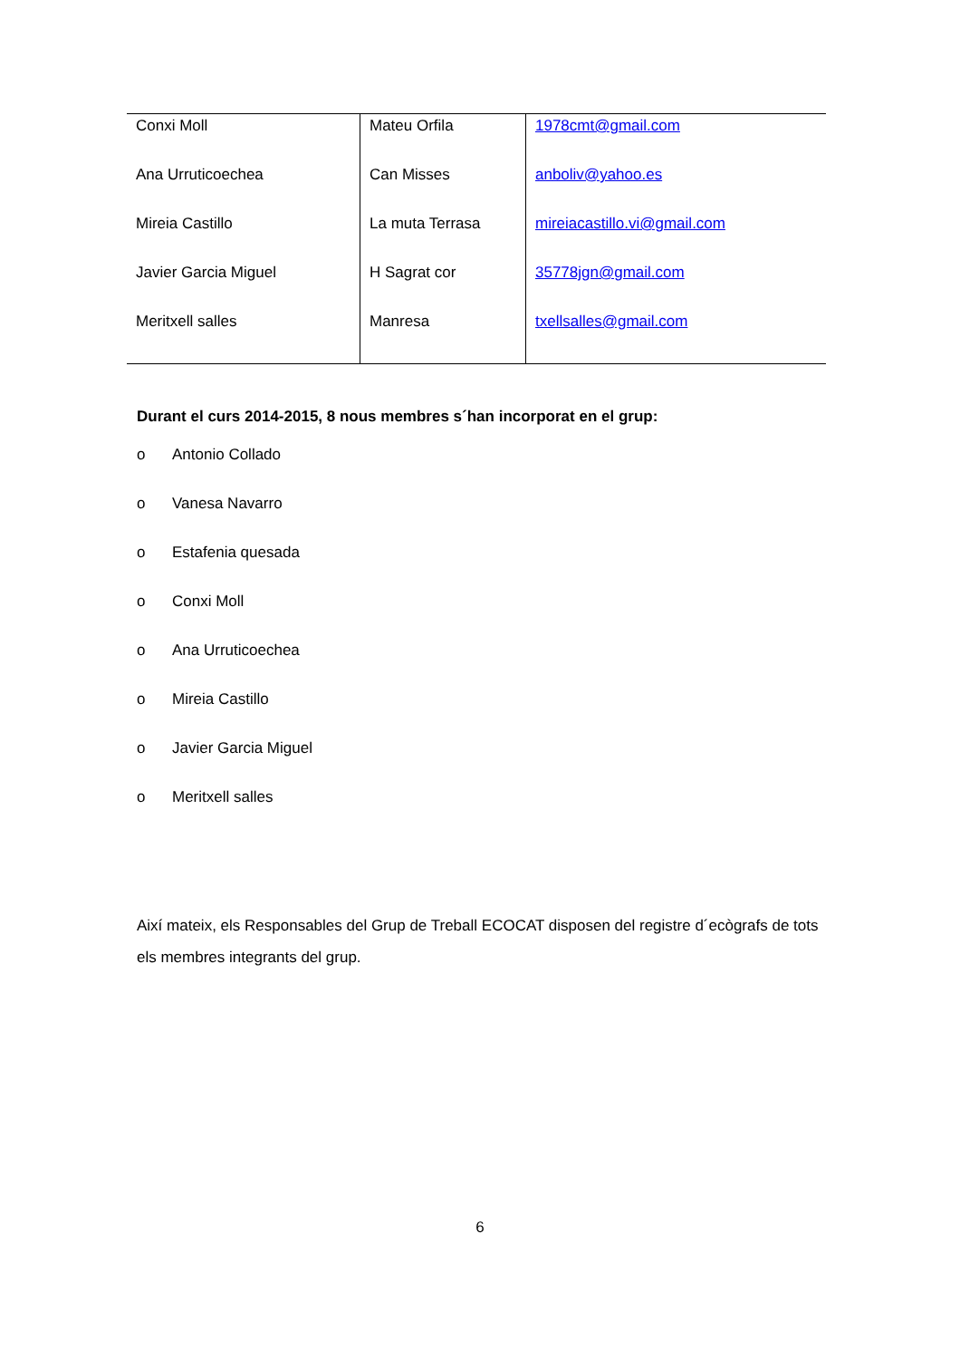| Conxi Moll | Mateu Orfila | 1978cmt@gmail.com |
| Ana Urruticoechea | Can Misses | anboliv@yahoo.es |
| Mireia Castillo | La muta Terrasa | mireiacastillo.vi@gmail.com |
| Javier Garcia Miguel | H Sagrat cor | 35778jgn@gmail.com |
| Meritxell salles | Manresa | txellsalles@gmail.com |
Durant el curs 2014-2015, 8 nous membres s´han incorporat en el grup:
o Antonio Collado
o Vanesa Navarro
o Estafenia quesada
o Conxi Moll
o Ana Urruticoechea
o Mireia Castillo
o Javier Garcia Miguel
o Meritxell salles
Així mateix, els Responsables del Grup de Treball ECOCAT disposen del registre d´ecògrafs de tots els membres integrants del grup.
6